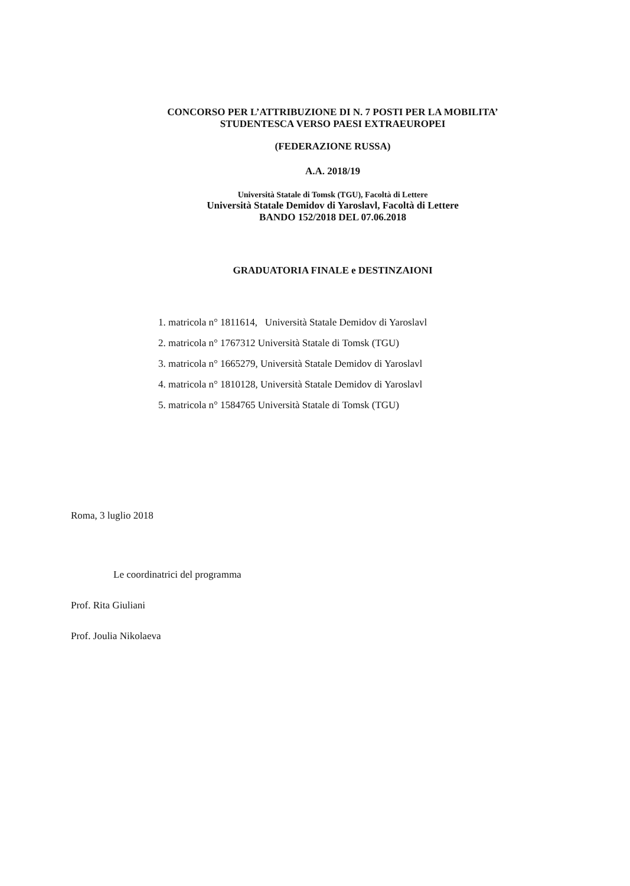CONCORSO PER L’ATTRIBUZIONE DI N. 7 POSTI PER LA MOBILITA’
STUDENTESCA VERSO PAESI EXTRAEUROPEI
(FEDERAZIONE RUSSA)
A.A. 2018/19
Università Statale di Tomsk (TGU), Facoltà di Lettere
Università Statale Demidov di Yaroslavl, Facoltà di Lettere
BANDO 152/2018 DEL 07.06.2018
GRADUATORIA FINALE e DESTINZAIONI
1. matricola n° 1811614, Università Statale Demidov di Yaroslavl
2. matricola n° 1767312 Università Statale di Tomsk (TGU)
3. matricola n° 1665279, Università Statale Demidov di Yaroslavl
4. matricola n° 1810128, Università Statale Demidov di Yaroslavl
5. matricola n° 1584765 Università Statale di Tomsk (TGU)
Roma, 3 luglio 2018
Le coordinatrici del programma
Prof. Rita Giuliani
Prof. Joulia Nikolaeva